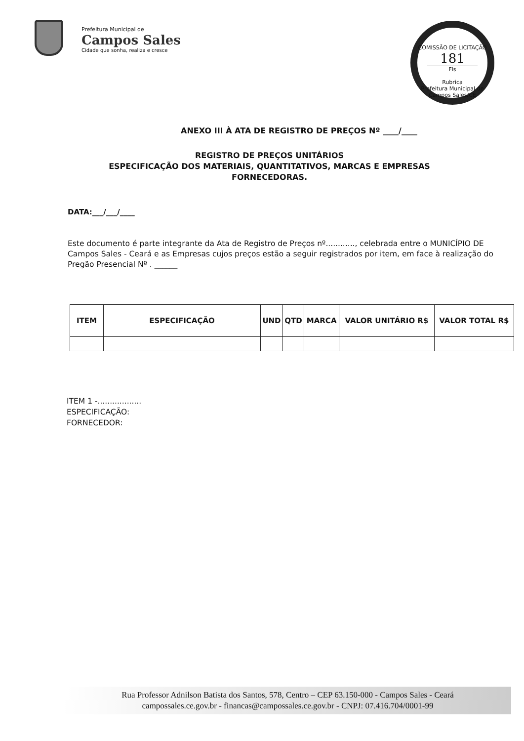Prefeitura Municipal de
Campos Sales
Cidade que sonha, realiza e cresce
COMISSÃO DE LICITAÇÃO
181
Fls
Rubrica
Prefeitura Municipal de Campos Sales/CE
ANEXO III À ATA DE REGISTRO DE PREÇOS Nº ____/____
REGISTRO DE PREÇOS UNITÁRIOS
ESPECIFICAÇÃO DOS MATERIAIS, QUANTITATIVOS, MARCAS E EMPRESAS FORNECEDORAS.
DATA:___/___/____
Este documento é parte integrante da Ata de Registro de Preços nº............, celebrada entre o MUNICÍPIO DE Campos Sales - Ceará e as Empresas cujos preços estão a seguir registrados por item, em face à realização do Pregão Presencial Nº . ______
| ITEM | ESPECIFICAÇÃO | UND | QTD | MARCA | VALOR UNITÁRIO R$ | VALOR TOTAL R$ |
| --- | --- | --- | --- | --- | --- | --- |
ITEM 1 -..................
ESPECIFICAÇÃO:
FORNECEDOR:
Rua Professor Adnilson Batista dos Santos, 578, Centro – CEP 63.150-000 - Campos Sales - Ceará
campossales.ce.gov.br - financas@campossales.ce.gov.br - CNPJ: 07.416.704/0001-99